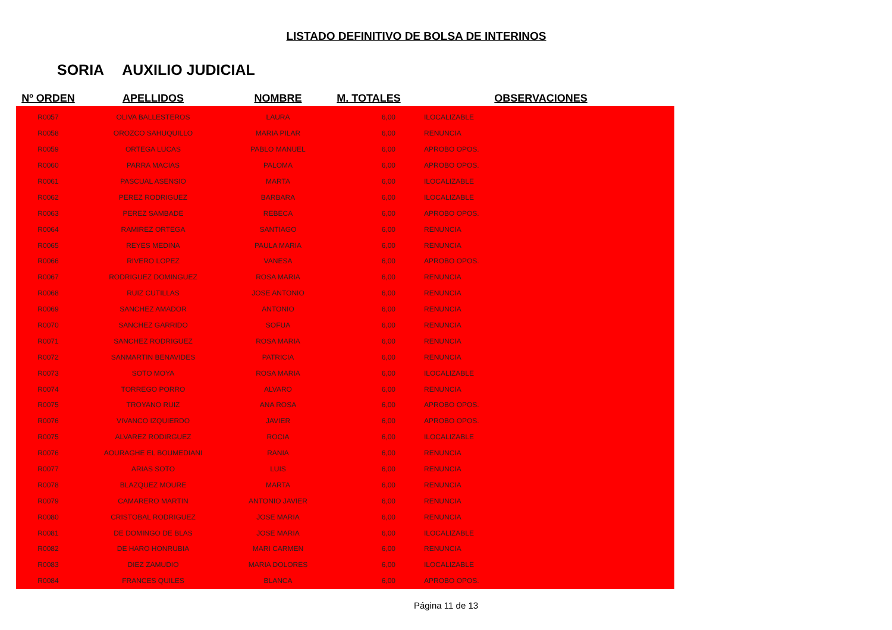LISTADO DEFINITIVO DE BOLSA DE INTERINOS
SORIA AUXILIO JUDICIAL
| Nº ORDEN | APELLIDOS | NOMBRE | M. TOTALES | OBSERVACIONES |
| --- | --- | --- | --- | --- |
| R0057 | OLIVA BALLESTEROS | LAURA | 6,00 | ILOCALIZABLE |
| R0058 | OROZCO SAHUQUILLO | MARIA PILAR | 6,00 | RENUNCIA |
| R0059 | ORTEGA LUCAS | PABLO MANUEL | 6,00 | APROBO OPOS. |
| R0060 | PARRA MACIAS | PALOMA | 6,00 | APROBO OPOS. |
| R0061 | PASCUAL ASENSIO | MARTA | 6,00 | ILOCALIZABLE |
| R0062 | PEREZ RODRIGUEZ | BARBARA | 6,00 | ILOCALIZABLE |
| R0063 | PEREZ SAMBADE | REBECA | 6,00 | APROBO OPOS. |
| R0064 | RAMIREZ ORTEGA | SANTIAGO | 6,00 | RENUNCIA |
| R0065 | REYES MEDINA | PAULA MARIA | 6,00 | RENUNCIA |
| R0066 | RIVERO LOPEZ | VANESA | 6,00 | APROBO OPOS. |
| R0067 | RODRIGUEZ DOMINGUEZ | ROSA MARIA | 6,00 | RENUNCIA |
| R0068 | RUIZ CUTILLAS | JOSE ANTONIO | 6,00 | RENUNCIA |
| R0069 | SANCHEZ AMADOR | ANTONIO | 6,00 | RENUNCIA |
| R0070 | SANCHEZ GARRIDO | SOFUA | 6,00 | RENUNCIA |
| R0071 | SANCHEZ RODRIGUEZ | ROSA MARIA | 6,00 | RENUNCIA |
| R0072 | SANMARTIN BENAVIDES | PATRICIA | 6,00 | RENUNCIA |
| R0073 | SOTO MOYA | ROSA MARIA | 6,00 | ILOCALIZABLE |
| R0074 | TORREGO PORRO | ALVARO | 6,00 | RENUNCIA |
| R0075 | TROYANO RUIZ | ANA ROSA | 6,00 | APROBO OPOS. |
| R0076 | VIVANCO IZQUIERDO | JAVIER | 6,00 | APROBO OPOS. |
| R0075 | ALVAREZ RODIRGUEZ | ROCIA | 6,00 | ILOCALIZABLE |
| R0076 | AOURAGHE EL BOUMEDIANI | RANIA | 6,00 | RENUNCIA |
| R0077 | ARIAS SOTO | LUIS | 6,00 | RENUNCIA |
| R0078 | BLAZQUEZ MOURE | MARTA | 6,00 | RENUNCIA |
| R0079 | CAMARERO MARTIN | ANTONIO JAVIER | 6,00 | RENUNCIA |
| R0080 | CRISTOBAL RODRIGUEZ | JOSE MARIA | 6,00 | RENUNCIA |
| R0081 | DE DOMINGO DE BLAS | JOSE MARIA | 6,00 | ILOCALIZABLE |
| R0082 | DE HARO HONRUBIA | MARI CARMEN | 6,00 | RENUNCIA |
| R0083 | DIEZ ZAMUDIO | MARIA DOLORES | 6,00 | ILOCALIZABLE |
| R0084 | FRANCES QUILES | BLANCA | 6,00 | APROBO OPOS. |
Página 11 de 13